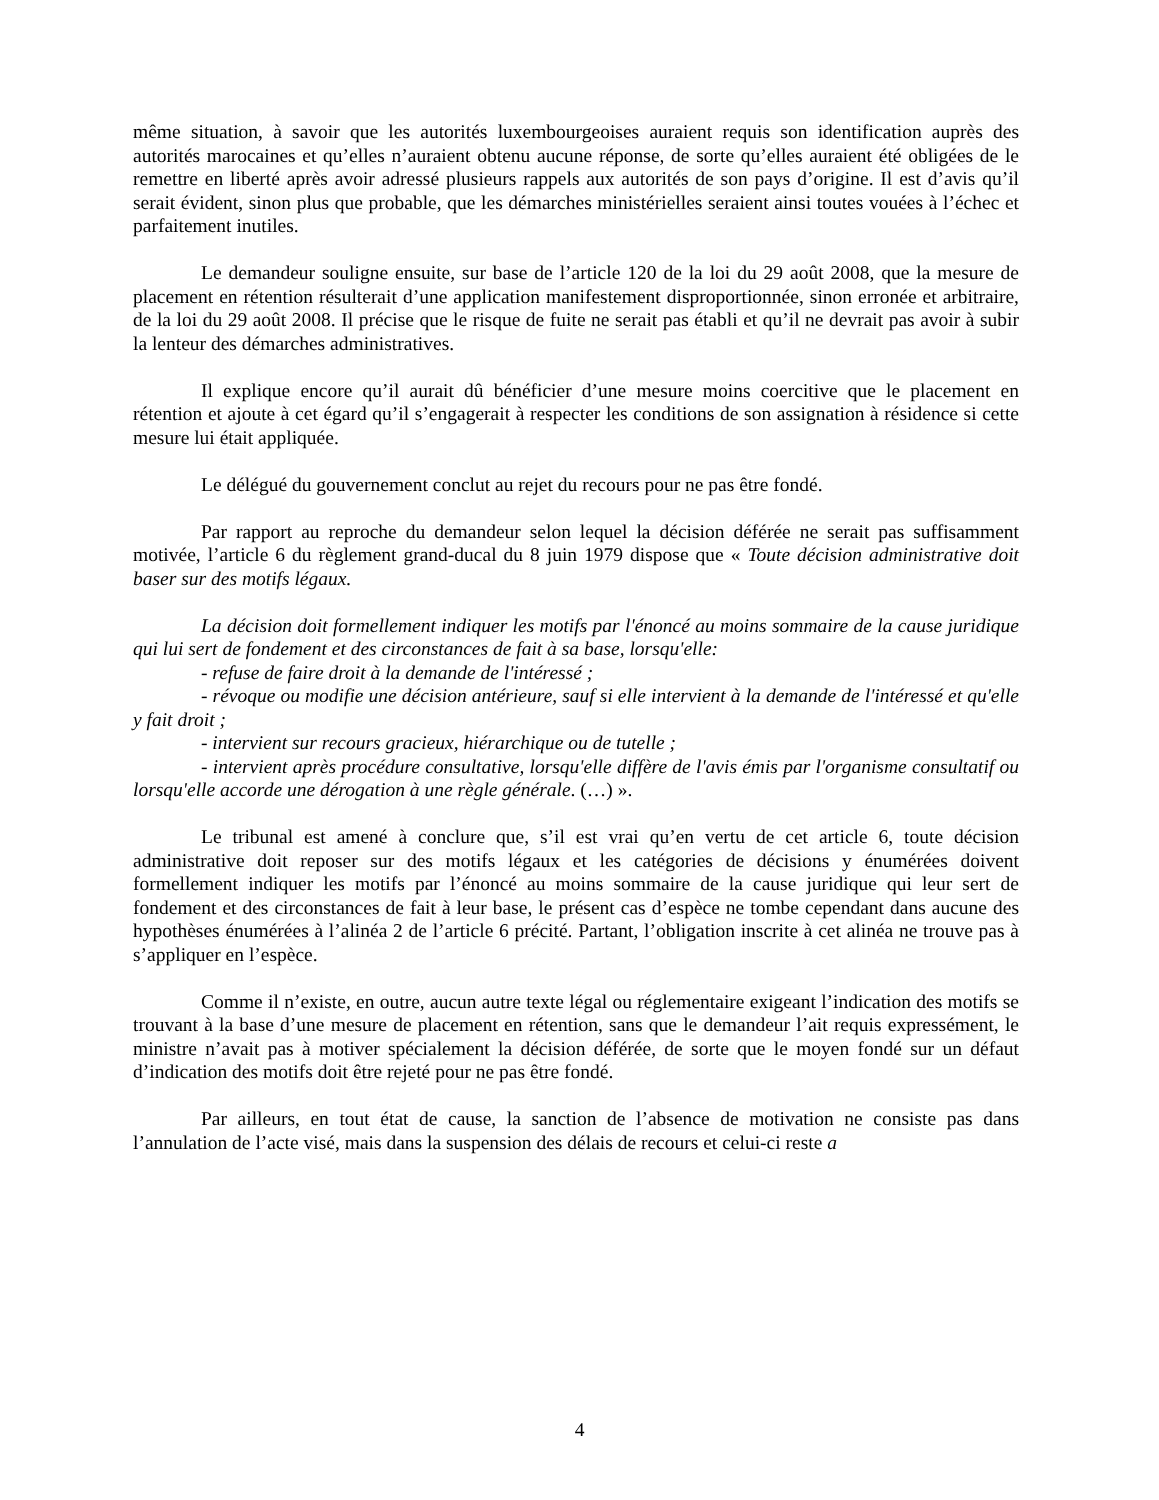même situation, à savoir que les autorités luxembourgeoises auraient requis son identification auprès des autorités marocaines et qu’elles n’auraient obtenu aucune réponse, de sorte qu’elles auraient été obligées de le remettre en liberté après avoir adressé plusieurs rappels aux autorités de son pays d’origine. Il est d’avis qu’il serait évident, sinon plus que probable, que les démarches ministérielles seraient ainsi toutes vouées à l’échec et parfaitement inutiles.
Le demandeur souligne ensuite, sur base de l’article 120 de la loi du 29 août 2008, que la mesure de placement en rétention résulterait d’une application manifestement disproportionnée, sinon erronée et arbitraire, de la loi du 29 août 2008. Il précise que le risque de fuite ne serait pas établi et qu’il ne devrait pas avoir à subir la lenteur des démarches administratives.
Il explique encore qu’il aurait dû bénéficier d’une mesure moins coercitive que le placement en rétention et ajoute à cet égard qu’il s’engagerait à respecter les conditions de son assignation à résidence si cette mesure lui était appliquée.
Le délégué du gouvernement conclut au rejet du recours pour ne pas être fondé.
Par rapport au reproche du demandeur selon lequel la décision déférée ne serait pas suffisamment motivée, l’article 6 du règlement grand-ducal du 8 juin 1979 dispose que « Toute décision administrative doit baser sur des motifs légaux.
La décision doit formellement indiquer les motifs par l'énoncé au moins sommaire de la cause juridique qui lui sert de fondement et des circonstances de fait à sa base, lorsqu'elle:
- refuse de faire droit à la demande de l'intéressé ;
- révoque ou modifie une décision antérieure, sauf si elle intervient à la demande de l'intéressé et qu'elle y fait droit ;
- intervient sur recours gracieux, hiérarchique ou de tutelle ;
- intervient après procédure consultative, lorsqu'elle diffère de l'avis émis par l'organisme consultatif ou lorsqu'elle accorde une dérogation à une règle générale. (…) ».
Le tribunal est amené à conclure que, s’il est vrai qu’en vertu de cet article 6, toute décision administrative doit reposer sur des motifs légaux et les catégories de décisions y énumérées doivent formellement indiquer les motifs par l’énoncé au moins sommaire de la cause juridique qui leur sert de fondement et des circonstances de fait à leur base, le présent cas d’espèce ne tombe cependant dans aucune des hypothèses énumérées à l’alinéa 2 de l’article 6 précité. Partant, l’obligation inscrite à cet alinéa ne trouve pas à s’appliquer en l’espèce.
Comme il n’existe, en outre, aucun autre texte légal ou réglementaire exigeant l’indication des motifs se trouvant à la base d’une mesure de placement en rétention, sans que le demandeur l’ait requis expressément, le ministre n’avait pas à motiver spécialement la décision déférée, de sorte que le moyen fondé sur un défaut d’indication des motifs doit être rejeté pour ne pas être fondé.
Par ailleurs, en tout état de cause, la sanction de l’absence de motivation ne consiste pas dans l’annulation de l’acte visé, mais dans la suspension des délais de recours et celui-ci reste a
4